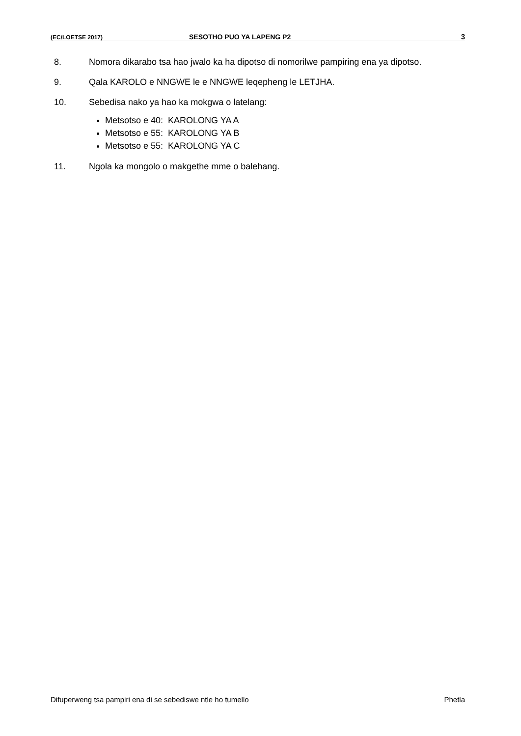(EC/LOETSE 2017) SESOTHO PUO YA LAPENG P2 3
8. Nomora dikarabo tsa hao jwalo ka ha dipotso di nomorilwe pampiring ena ya dipotso.
9. Qala KAROLO e NNGWE le e NNGWE leqepheng le LETJHA.
10. Sebedisa nako ya hao ka mokgwa o latelang:
Metsotso e 40: KAROLONG YA A
Metsotso e 55: KAROLONG YA B
Metsotso e 55: KAROLONG YA C
11. Ngola ka mongolo o makgethe mme o balehang.
Difuperweng tsa pampiri ena di se sebediswe ntle ho tumello Phetla